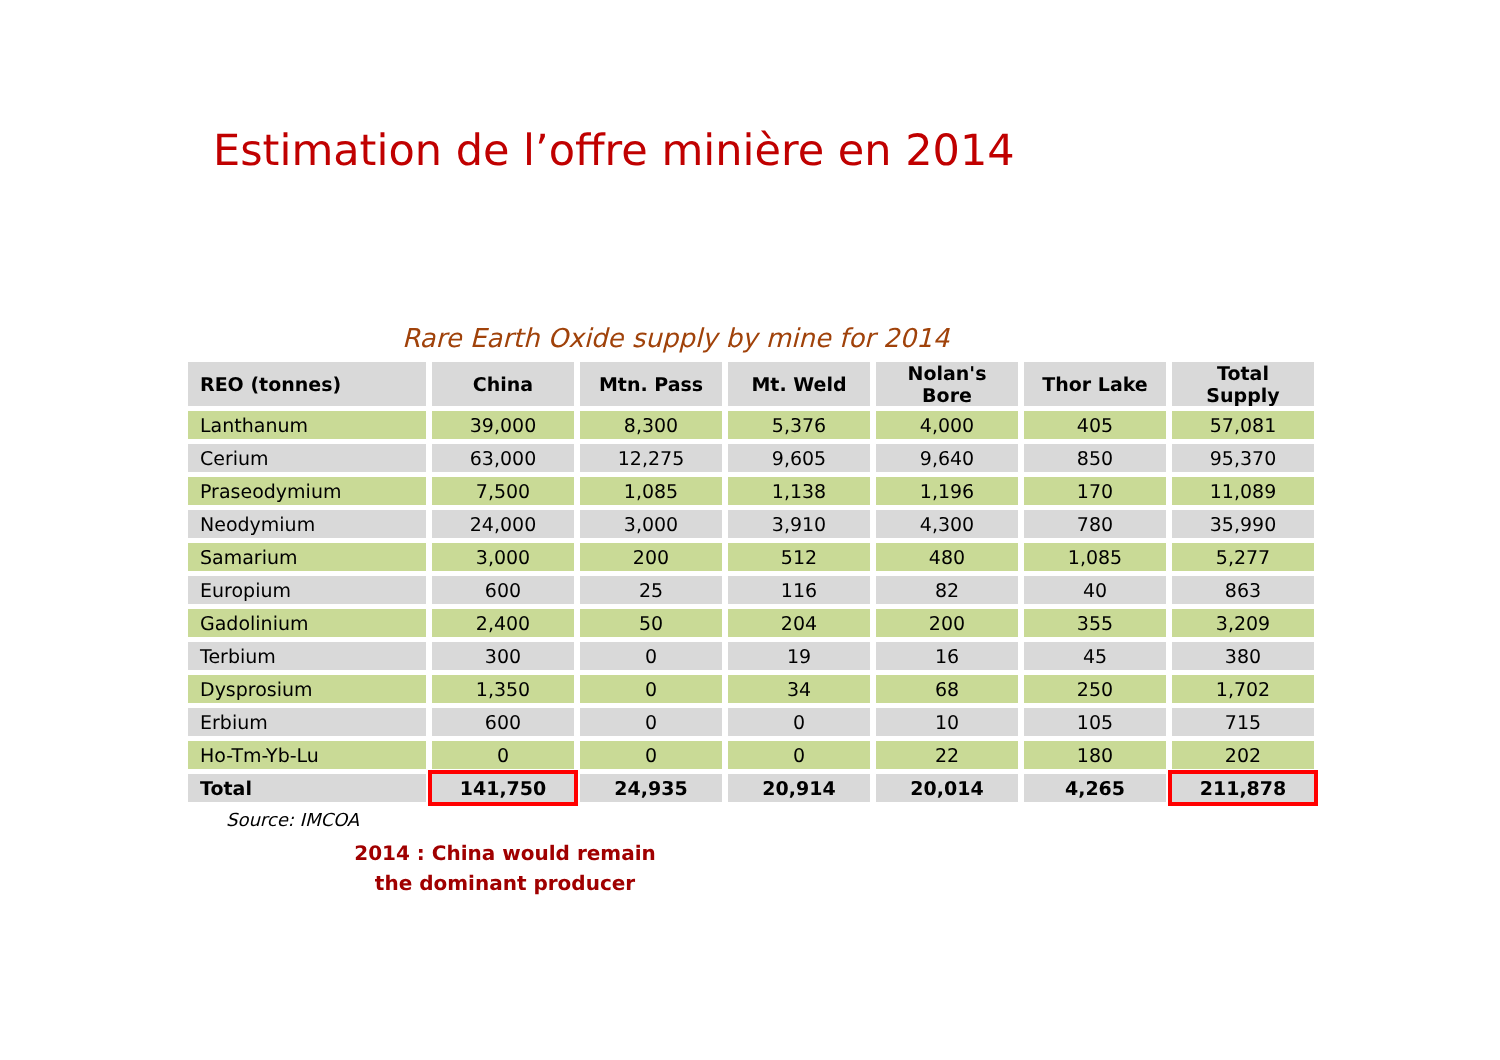Estimation de l’offre minière en 2014
Rare Earth Oxide supply by mine for 2014
| REO (tonnes) | China | Mtn. Pass | Mt. Weld | Nolan's Bore | Thor Lake | Total Supply |
| --- | --- | --- | --- | --- | --- | --- |
| Lanthanum | 39,000 | 8,300 | 5,376 | 4,000 | 405 | 57,081 |
| Cerium | 63,000 | 12,275 | 9,605 | 9,640 | 850 | 95,370 |
| Praseodymium | 7,500 | 1,085 | 1,138 | 1,196 | 170 | 11,089 |
| Neodymium | 24,000 | 3,000 | 3,910 | 4,300 | 780 | 35,990 |
| Samarium | 3,000 | 200 | 512 | 480 | 1,085 | 5,277 |
| Europium | 600 | 25 | 116 | 82 | 40 | 863 |
| Gadolinium | 2,400 | 50 | 204 | 200 | 355 | 3,209 |
| Terbium | 300 | 0 | 19 | 16 | 45 | 380 |
| Dysprosium | 1,350 | 0 | 34 | 68 | 250 | 1,702 |
| Erbium | 600 | 0 | 0 | 10 | 105 | 715 |
| Ho-Tm-Yb-Lu | 0 | 0 | 0 | 22 | 180 | 202 |
| Total | 141,750 | 24,935 | 20,914 | 20,014 | 4,265 | 211,878 |
Source: IMCOA
2014 : China would remain
the dominant producer